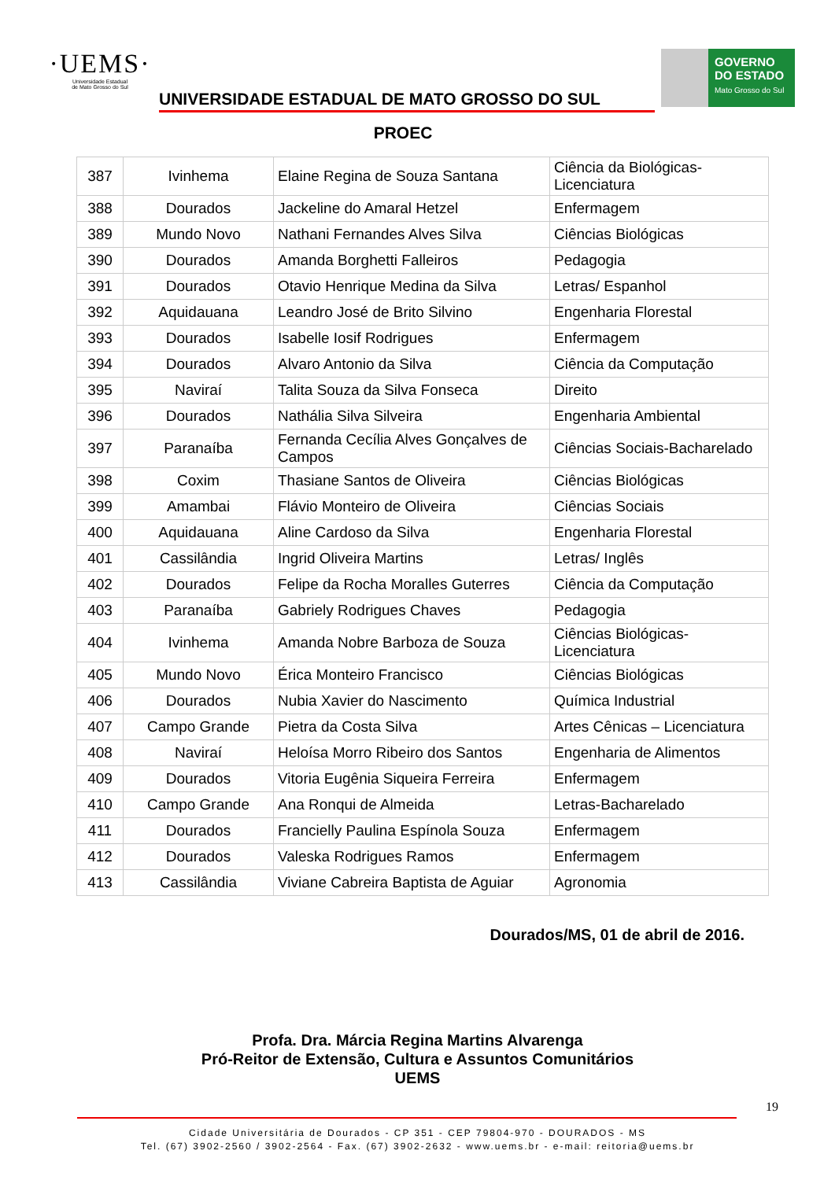·UEMS·
Universidade Estadual
de Mato Grosso do Sul
UNIVERSIDADE ESTADUAL DE MATO GROSSO DO SUL
PROEC
GOVERNO
DO ESTADO
Mato Grosso do Sul
| 387 | Ivinhema | Elaine Regina de Souza Santana | Ciência da Biológicas-Licenciatura |
| 388 | Dourados | Jackeline do Amaral Hetzel | Enfermagem |
| 389 | Mundo Novo | Nathani Fernandes Alves Silva | Ciências Biológicas |
| 390 | Dourados | Amanda Borghetti Falleiros | Pedagogia |
| 391 | Dourados | Otavio Henrique Medina da Silva | Letras/ Espanhol |
| 392 | Aquidauana | Leandro José de Brito Silvino | Engenharia Florestal |
| 393 | Dourados | Isabelle Iosif Rodrigues | Enfermagem |
| 394 | Dourados | Alvaro Antonio da Silva | Ciência da Computação |
| 395 | Naviraí | Talita Souza da Silva Fonseca | Direito |
| 396 | Dourados | Nathália Silva Silveira | Engenharia Ambiental |
| 397 | Paranaíba | Fernanda Cecília Alves Gonçalves de Campos | Ciências Sociais-Bacharelado |
| 398 | Coxim | Thasiane Santos de Oliveira | Ciências Biológicas |
| 399 | Amambai | Flávio Monteiro de Oliveira | Ciências Sociais |
| 400 | Aquidauana | Aline Cardoso da Silva | Engenharia Florestal |
| 401 | Cassilândia | Ingrid Oliveira Martins | Letras/ Inglês |
| 402 | Dourados | Felipe da Rocha Moralles Guterres | Ciência da Computação |
| 403 | Paranaíba | Gabriely Rodrigues Chaves | Pedagogia |
| 404 | Ivinhema | Amanda Nobre Barboza de Souza | Ciências Biológicas-Licenciatura |
| 405 | Mundo Novo | Érica Monteiro Francisco | Ciências Biológicas |
| 406 | Dourados | Nubia Xavier do Nascimento | Química Industrial |
| 407 | Campo Grande | Pietra da Costa Silva | Artes Cênicas – Licenciatura |
| 408 | Naviraí | Heloísa Morro Ribeiro dos Santos | Engenharia de Alimentos |
| 409 | Dourados | Vitoria Eugênia Siqueira Ferreira | Enfermagem |
| 410 | Campo Grande | Ana Ronqui de Almeida | Letras-Bacharelado |
| 411 | Dourados | Francielly Paulina Espínola Souza | Enfermagem |
| 412 | Dourados | Valeska Rodrigues Ramos | Enfermagem |
| 413 | Cassilândia | Viviane Cabreira Baptista de Aguiar | Agronomia |
Dourados/MS, 01 de abril de 2016.
Profa. Dra. Márcia Regina Martins Alvarenga
Pró-Reitor de Extensão, Cultura e Assuntos Comunitários
UEMS
19
Cidade Universitária de Dourados - CP 351 - CEP 79804-970 - DOURADOS - MS
Tel. (67) 3902-2560 / 3902-2564 - Fax. (67) 3902-2632 - www.uems.br - e-mail: reitoria@uems.br